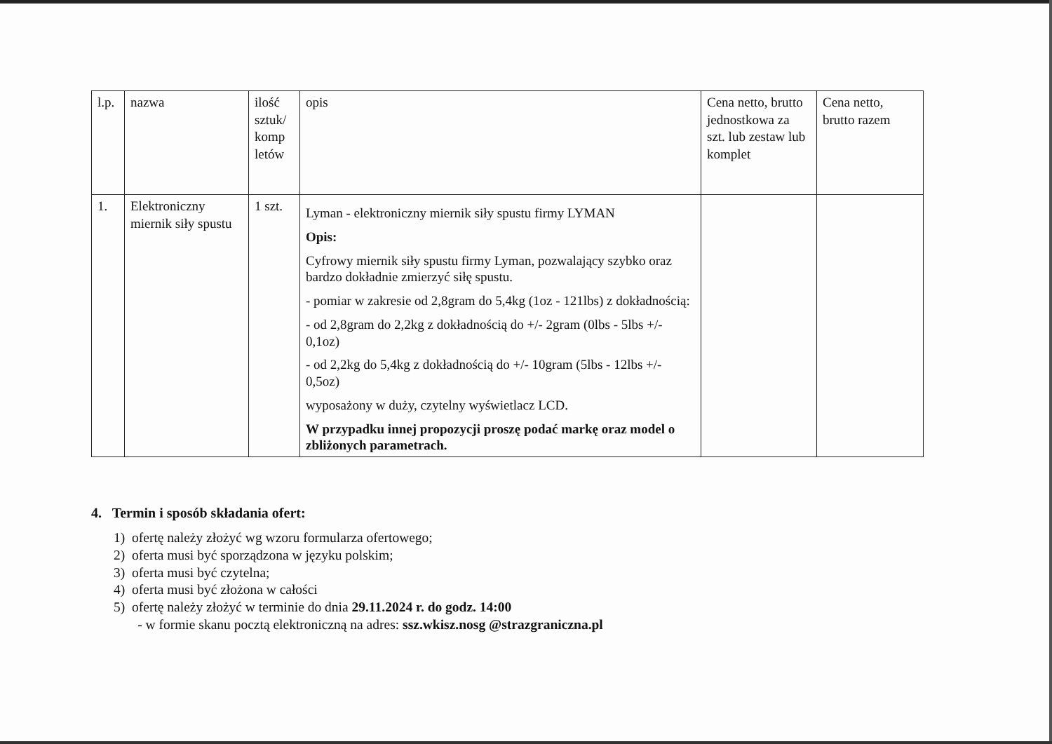| l.p. | nazwa | ilość sztuk/ komp letów | opis | Cena netto, brutto jednostkowa za szt. lub zestaw lub komplet | Cena netto, brutto razem |
| 1. | Elektroniczny miernik siły spustu | 1 szt. | Lyman - elektroniczny miernik siły spustu firmy LYMAN Opis: Cyfrowy miernik siły spustu firmy Lyman, pozwalający szybko oraz bardzo dokładnie zmierzyć siłę spustu. - pomiar w zakresie od 2,8gram do 5,4kg (1oz - 121lbs) z dokładnością: - od 2,8gram do 2,2kg z dokładnością do +/- 2gram (0lbs - 5lbs +/- 0,1oz) - od 2,2kg do 5,4kg z dokładnością do +/- 10gram (5lbs - 12lbs +/- 0,5oz) wyposażony w duży, czytelny wyświetlacz LCD. W przypadku innej propozycji proszę podać markę oraz model o zbliżonych parametrach. | | |
4. Termin i sposób składania ofert:
1) ofertę należy złożyć wg wzoru formularza ofertowego;
2) oferta musi być sporządzona w języku polskim;
3) oferta musi być czytelna;
4) oferta musi być złożona w całości
5) ofertę należy złożyć w terminie do dnia 29.11.2024 r. do godz. 14:00
- w formie skanu pocztą elektroniczną na adres: ssz.wkisz.nosg @strazgraniczna.pl